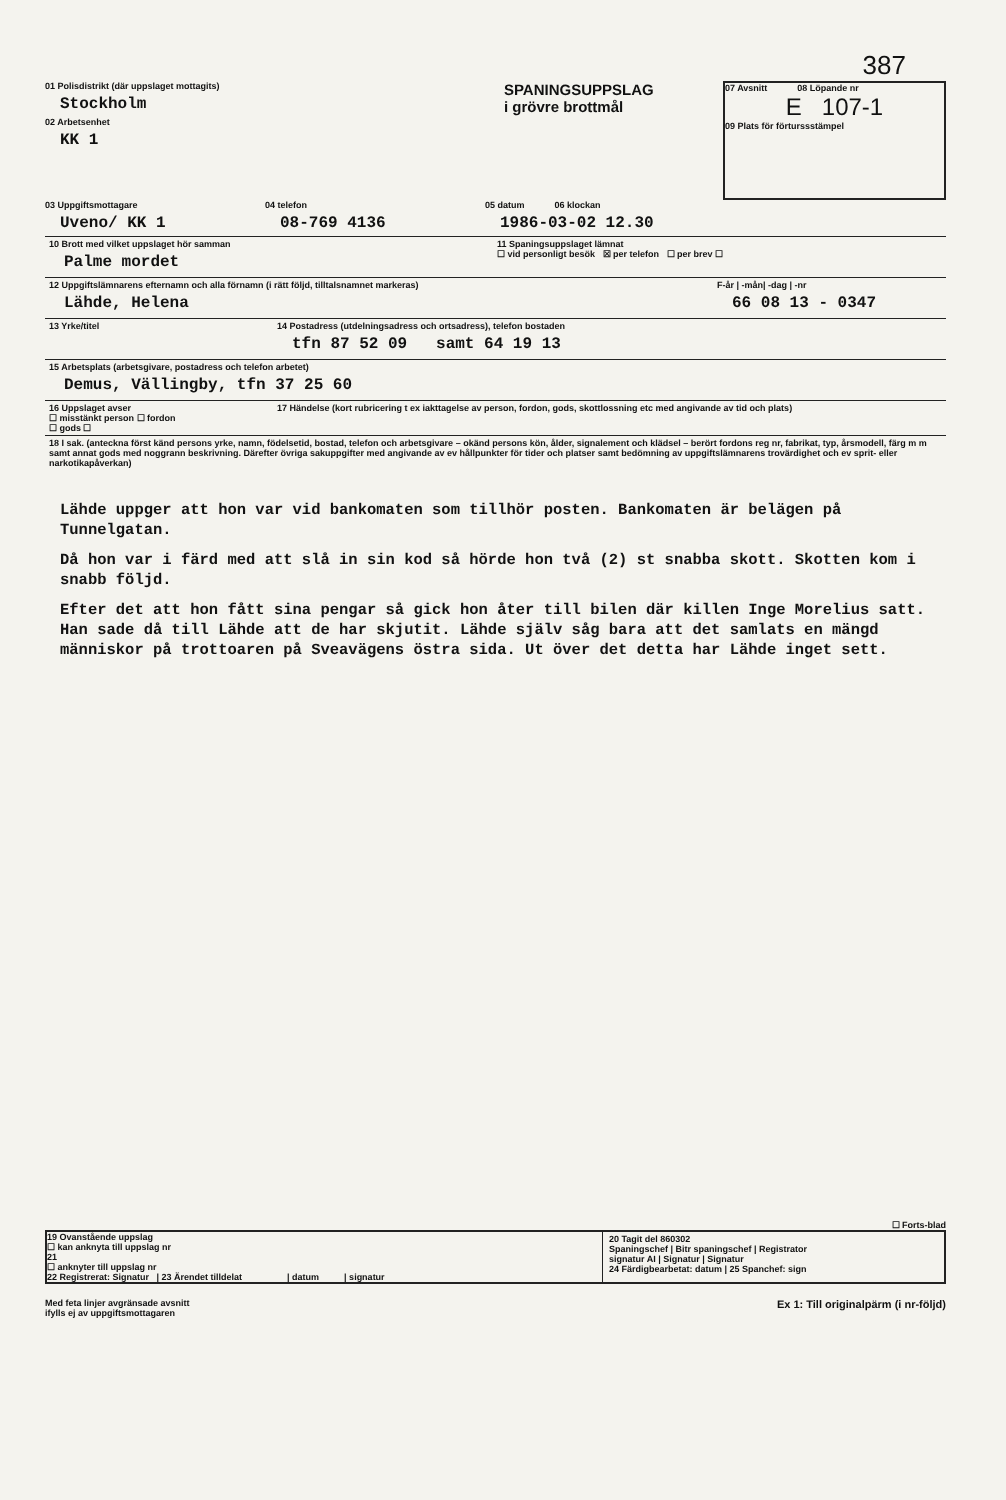387
01 Polisdistrikt (där uppslaget mottagits)
Stockholm
02 Arbetsenhet
KK 1
SPANINGSUPPSLAG
i grövre brottmål
07 Avsnitt 08 Löpande nr
E 107-1
09 Plats för förturssstämpel
03 Uppgiftsmottagare
Uveno/ KK 1
04 telefon
08-769 4136
05 datum 06 klockan
1986-03-02 12.30
10 Brott med vilket uppslaget hör samman
Palme mordet
11 Spaningsuppslaget lämnat
☐ vid personligt besök ☒ per telefon ☐ per brev ☐
12 Uppgiftslämnarens efternamn och alla förnamn (i rätt följd, tilltalsnamnet markeras)
Lähde, Helena
F-år | -mån| -dag | -nr
66 08 13 - 0347
13 Yrke/titel 14 Postadress (utdelningsadress och ortsadress), telefon bostaden
tfn 87 52 09 samt 64 19 13
15 Arbetsplats (arbetsgivare, postadress och telefon arbetet)
Demus, Vällingby, tfn 37 25 60
16 Uppslaget avser
☐ misstänkt person ☐ fordon
☐ gods ☐
17 Händelse (kort rubricering t ex iakttagelse av person, fordon, gods, skottlossning etc med angivande av tid och plats)
18 I sak. (anteckna först känd persons yrke, namn, födelsetid, bostad, telefon och arbetsgivare – okänd persons kön, ålder, signalement och klädsel – berört fordons reg nr, fabrikat, typ, årsmodell, färg m m samt annat gods med noggrann beskrivning. Därefter övriga sakuppgifter med angivande av ev hållpunkter för tider och platser samt bedömning av uppgiftslämnarens trovärdighet och ev sprit- eller narkotikapåverkan)
Lähde uppger att hon var vid bankomaten som tillhör posten. Bankomaten är belägen på Tunnelgatan.
Då hon var i färd med att slå in sin kod så hörde hon två (2) st snabba skott. Skotten kom i snabb följd.
Efter det att hon fått sina pengar så gick hon åter till bilen där killen Inge Morelius satt. Han sade då till Lähde att de har skjutit. Lähde själv såg bara att det samlats en mängd människor på trottoaren på Sveavägens östra sida. Ut över det detta har Lähde inget sett.
☐ Forts-blad
19 Ovanstående uppslag
☐ kan anknyta till uppslag nr
21
☐ anknyter till uppslag nr
22 Registrerat: Signatur | 23 Ärendet tilldelat | datum | signatur
20 Tagit del 860302
Spaningschef | Bitr spaningschef | Registrator
signatur AI | Signatur | Signatur
24 Färdigbearbetat: datum | 25 Spanchef: sign
Med feta linjer avgränsade avsnitt
ifylls ej av uppgiftsmottagaren
Ex 1: Till originalpärm (i nr-följd)